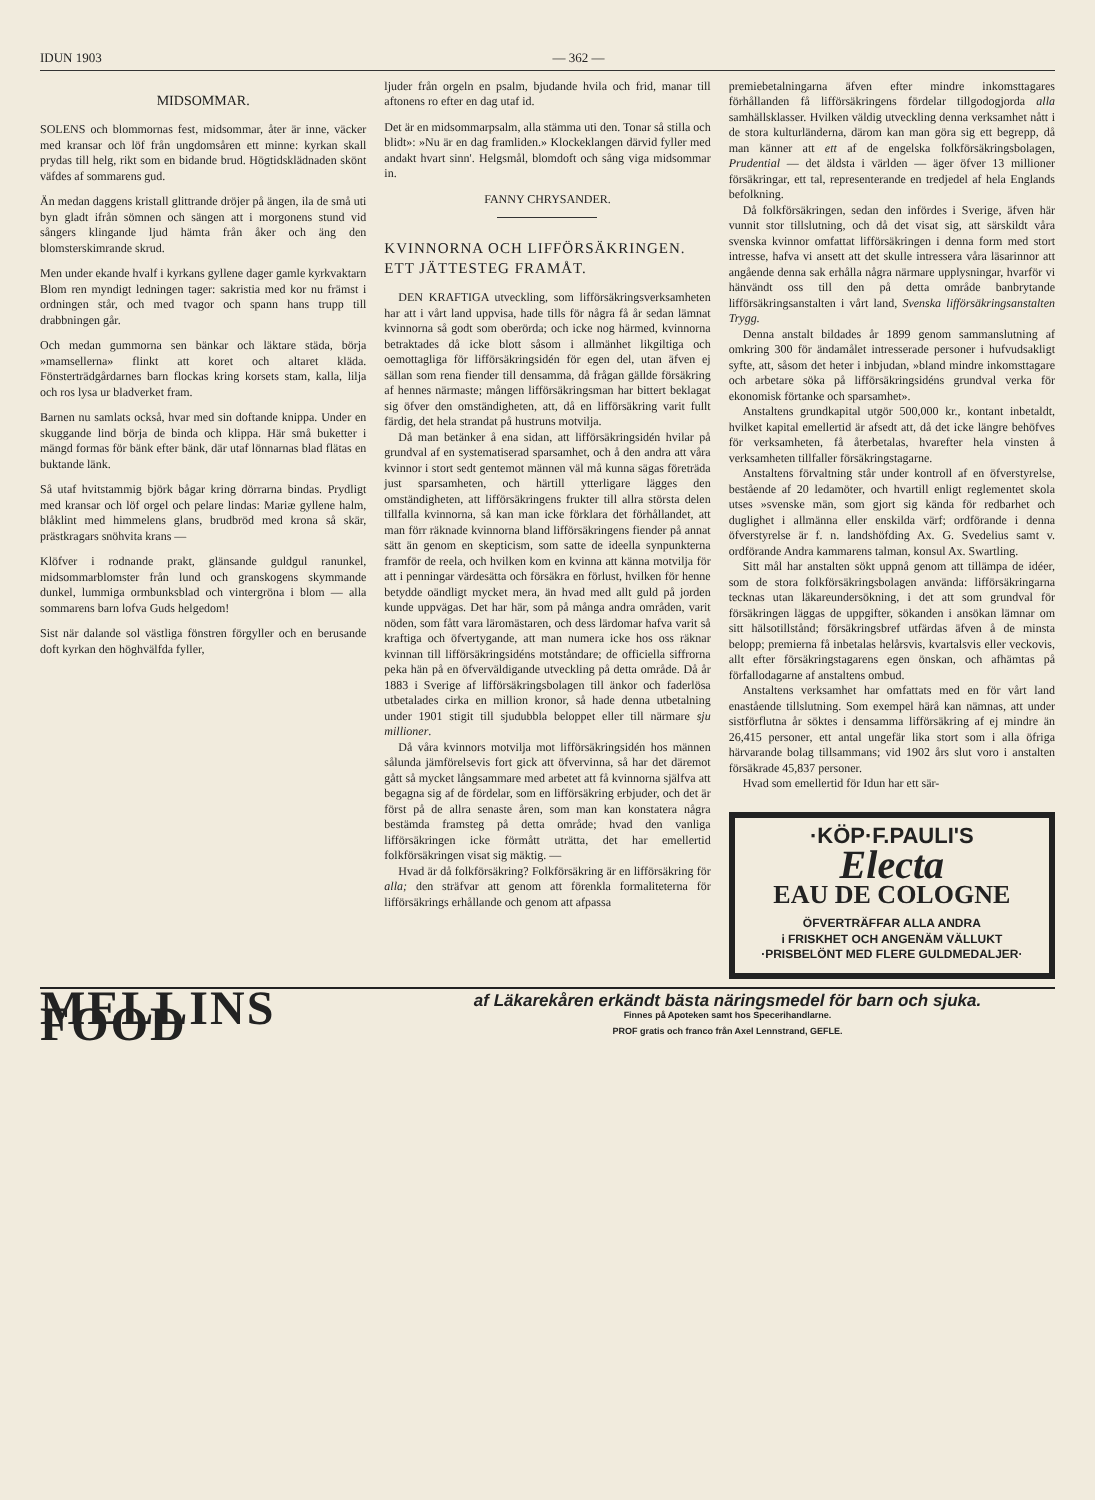IDUN 1903 — 362 —
MIDSOMMAR.
SOLENS och blommornas fest, midsommar, åter är inne, väcker med kransar och löf från ungdomsåren ett minne: kyrkan skall prydas till helg, rikt som en bidande brud. Högtidsklädnaden skönt väfdes af sommarens gud.
Än medan daggens kristall glittrande dröjer på ängen, ila de små uti byn gladt ifrån sömnen och sängen att i morgonens stund vid sångers klingande ljud hämta från åker och äng den blomsterskimrande skrud.
Men under ekande hvalf i kyrkans gyllene dager gamle kyrkvaktarn Blom ren myndigt ledningen tager: sakristia med kor nu främst i ordningen står, och med tvagor och spann hans trupp till drabbningen går.
Och medan gummorna sen bänkar och läktare städa, börja »mamsellerna» flinkt att koret och altaret kläda. Fönsterträdgårdarnes barn flockas kring korsets stam, kalla, lilja och ros lysa ur bladverket fram.
Barnen nu samlats också, hvar med sin doftande knippa. Under en skuggande lind börja de binda och klippa. Här små buketter i mängd formas för bänk efter bänk, där utaf lönnarnas blad flätas en buktande länk.
Så utaf hvitstammig björk bågar kring dörrarna bindas. Prydligt med kransar och löf orgel och pelare lindas: Mariæ gyllene halm, blåklint med himmelens glans, brudbröd med krona så skär, prästkragars snöhvita krans —
Klöfver i rodnande prakt, glänsande guldgul ranunkel, midsommarblomster från lund och granskogens skymmande dunkel, lummiga ormbunksblad och vintergröna i blom — alla sommarens barn lofva Guds helgedom!
Sist när dalande sol västliga fönstren förgyller och en berusande doft kyrkan den höghvälfda fyller,
ljuder från orgeln en psalm, bjudande hvila och frid, manar till aftonens ro efter en dag utaf id.
Det är en midsommarpsalm, alla stämma uti den. Tonar så stilla och blidt»: »Nu är en dag framliden.» Klockeklangen därvid fyller med andakt hvart sinn'. Helgsmål, blomdoft och sång viga midsommar in.
FANNY CHRYSANDER.
KVINNORNA OCH LIFFÖRSÄKRINGEN. ETT JÄTTESTEG FRAMÅT.
DEN KRAFTIGA utveckling, som lifförsäkringsverksamheten har att i vårt land uppvisa, hade tills för några få år sedan lämnat kvinnorna så godt som oberörda; och icke nog härmed, kvinnorna betraktades då icke blott såsom i allmänhet likgiltiga och oemottagliga för lifförsäkringsidén för egen del, utan äfven ej sällan som rena fiender till densamma, då frågan gällde försäkring af hennes närmaste; mången lifförsäkringsman har bittert beklagat sig öfver den omständigheten, att, då en lifförsäkring varit fullt färdig, det hela strandat på hustruns motvilja.
Då man betänker å ena sidan, att lifförsäkringsidén hvilar på grundval af en systematiserad sparsamhet, och å den andra att våra kvinnor i stort sedt gentemot männen väl må kunna sägas företräda just sparsamheten, och härtill ytterligare lägges den omständigheten, att lifförsäkringens frukter till allra största delen tillfalla kvinnorna, så kan man icke förklara det förhållandet, att man förr räknade kvinnorna bland lifförsäkringens fiender på annat sätt än genom en skepticism, som satte de ideella synpunkterna framför de reela, och hvilken kom en kvinna att känna motvilja för att i penningar värdesätta och försäkra en förlust, hvilken för henne betydde oändligt mycket mera, än hvad med allt guld på jorden kunde uppvägas. Det har här, som på många andra områden, varit nöden, som fått vara läromästaren, och dess lärdomar hafva varit så kraftiga och öfvertygande, att man numera icke hos oss räknar kvinnan till lifförsäkringsidéns motståndare; de officiella siffrorna peka hän på en öfverväldigande utveckling på detta område. Då år 1883 i Sverige af lifförsäkringsbolagen till änkor och faderlösa utbetalades cirka en million kronor, så hade denna utbetalning under 1901 stigit till sjudubbla beloppet eller till närmare sju millioner.
Då våra kvinnors motvilja mot lifförsäkringsidén hos männen sålunda jämförelsevis fort gick att öfvervinna, så har det däremot gått så mycket långsammare med arbetet att få kvinnorna själfva att begagna sig af de fördelar, som en lifförsäkring erbjuder, och det är först på de allra senaste åren, som man kan konstatera några bestämda framsteg på detta område; hvad den vanliga lifförsäkringen icke förmått uträtta, det har emellertid folkförsäkringen visat sig mäktig. —
Hvad är då folkförsäkring? Folkförsäkring är en lifförsäkring för alla; den sträfvar att genom att förenkla formaliteterna för lifförsäkrings erhållande och genom att afpassa
premiebetalningarna äfven efter mindre inkomsttagares förhållanden få lifförsäkringens fördelar tillgodogjorda alla samhällsklasser. Hvilken väldig utveckling denna verksamhet nått i de stora kulturländerna, därom kan man göra sig ett begrepp, då man känner att ett af de engelska folkförsäkringsbolagen, Prudential — det äldsta i världen — äger öfver 13 millioner försäkringar, ett tal, representerande en tredjedel af hela Englands befolkning.
Då folkförsäkringen, sedan den infördes i Sverige, äfven här vunnit stor tillslutning, och då det visat sig, att särskildt våra svenska kvinnor omfattat lifförsäkringen i denna form med stort intresse, hafva vi ansett att det skulle intressera våra läsarinnor att angående denna sak erhålla några närmare upplysningar, hvarför vi hänvändt oss till den på detta område banbrytande lifförsäkringsanstalten i vårt land, Svenska lifförsäkringsanstalten Trygg.
Denna anstalt bildades år 1899 genom sammanslutning af omkring 300 för ändamålet intresserade personer i hufvudsakligt syfte, att, såsom det heter i inbjudan, »bland mindre inkomsttagare och arbetare söka på lifförsäkringsidéns grundval verka för ekonomisk förtanke och sparsamhet».
Anstaltens grundkapital utgör 500,000 kr., kontant inbetaldt, hvilket kapital emellertid är afsedt att, då det icke längre behöfves för verksamheten, få återbetalas, hvarefter hela vinsten å verksamheten tillfaller försäkringstagarne.
Anstaltens förvaltning står under kontroll af en öfverstyrelse, bestående af 20 ledamöter, och hvartill enligt reglementet skola utses »svenske män, som gjort sig kända för redbarhet och duglighet i allmänna eller enskilda värf; ordförande i denna öfverstyrelse är f. n. landshöfding Ax. G. Svedelius samt v. ordförande Andra kammarens talman, konsul Ax. Swartling.
Sitt mål har anstalten sökt uppnå genom att tillämpa de idéer, som de stora folkförsäkringsbolagen använda: lifförsäkringarna tecknas utan läkareundersökning, i det att som grundval för försäkringen läggas de uppgifter, sökanden i ansökan lämnar om sitt hälsotillstånd; försäkringsbref utfärdas äfven å de minsta belopp; premierna få inbetalas helårsvis, kvartalsvis eller veckovis, allt efter försäkringstagarens egen önskan, och afhämtas på förfallodagarne af anstaltens ombud.
Anstaltens verksamhet har omfattats med en för vårt land enastående tillslutning. Som exempel härå kan nämnas, att under sistförflutna år söktes i densamma lifförsäkring af ej mindre än 26,415 personer, ett antal ungefär lika stort som i alla öfriga härvarande bolag tillsammans; vid 1902 års slut voro i anstalten försäkrade 45,837 personer.
Hvad som emellertid för Idun har ett sär-
·KÖP·F.PAULI'S
Electa
EAU DE COLOGNE
ÖFVERTRÄFFAR ALLA ANDRA
i FRISKHET OCH ANGENÄM VÄLLUKT
·PRISBELÖNT MED FLERE GULDMEDALJER·
MELLINS FOOD
af Läkarekåren erkändt bästa näringsmedel för barn och sjuka.
Finnes på Apoteken samt hos Specerihandlarne.
PROF gratis och franco från Axel Lennstrand, GEFLE.